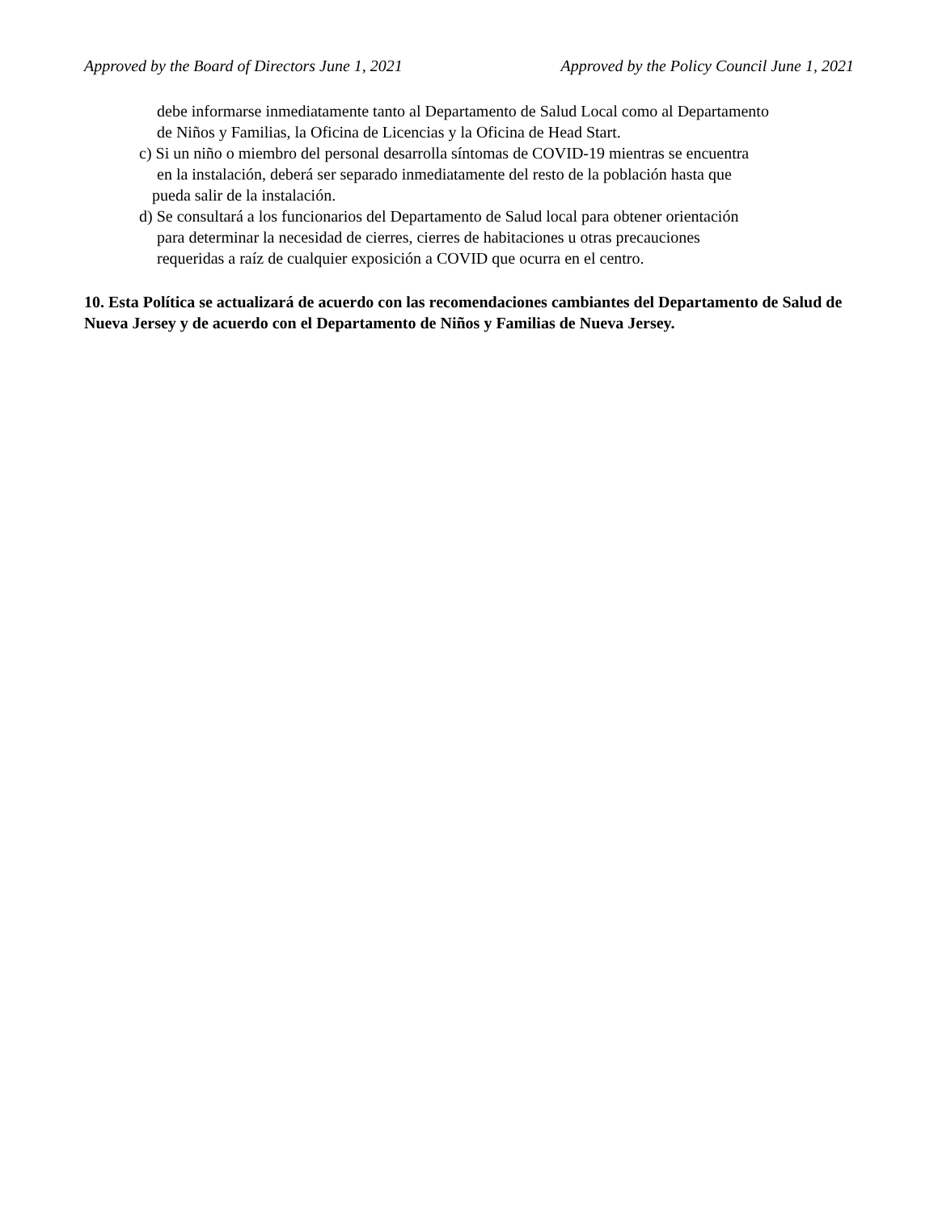Approved by the Board of Directors June 1, 2021 Approved by the Policy Council June 1, 2021
debe informarse inmediatamente tanto al Departamento de Salud Local como al Departamento
de Niños y Familias, la Oficina de Licencias y la Oficina de Head Start.
c) Si un niño o miembro del personal desarrolla síntomas de COVID-19 mientras se encuentra
en la instalación, deberá ser separado inmediatamente del resto de la población hasta que
pueda salir de la instalación.
d) Se consultará a los funcionarios del Departamento de Salud local para obtener orientación
para determinar la necesidad de cierres, cierres de habitaciones u otras precauciones
requeridas a raíz de cualquier exposición a COVID que ocurra en el centro.
10. Esta Política se actualizará de acuerdo con las recomendaciones cambiantes del Departamento de Salud de Nueva Jersey y de acuerdo con el Departamento de Niños y Familias de Nueva Jersey.